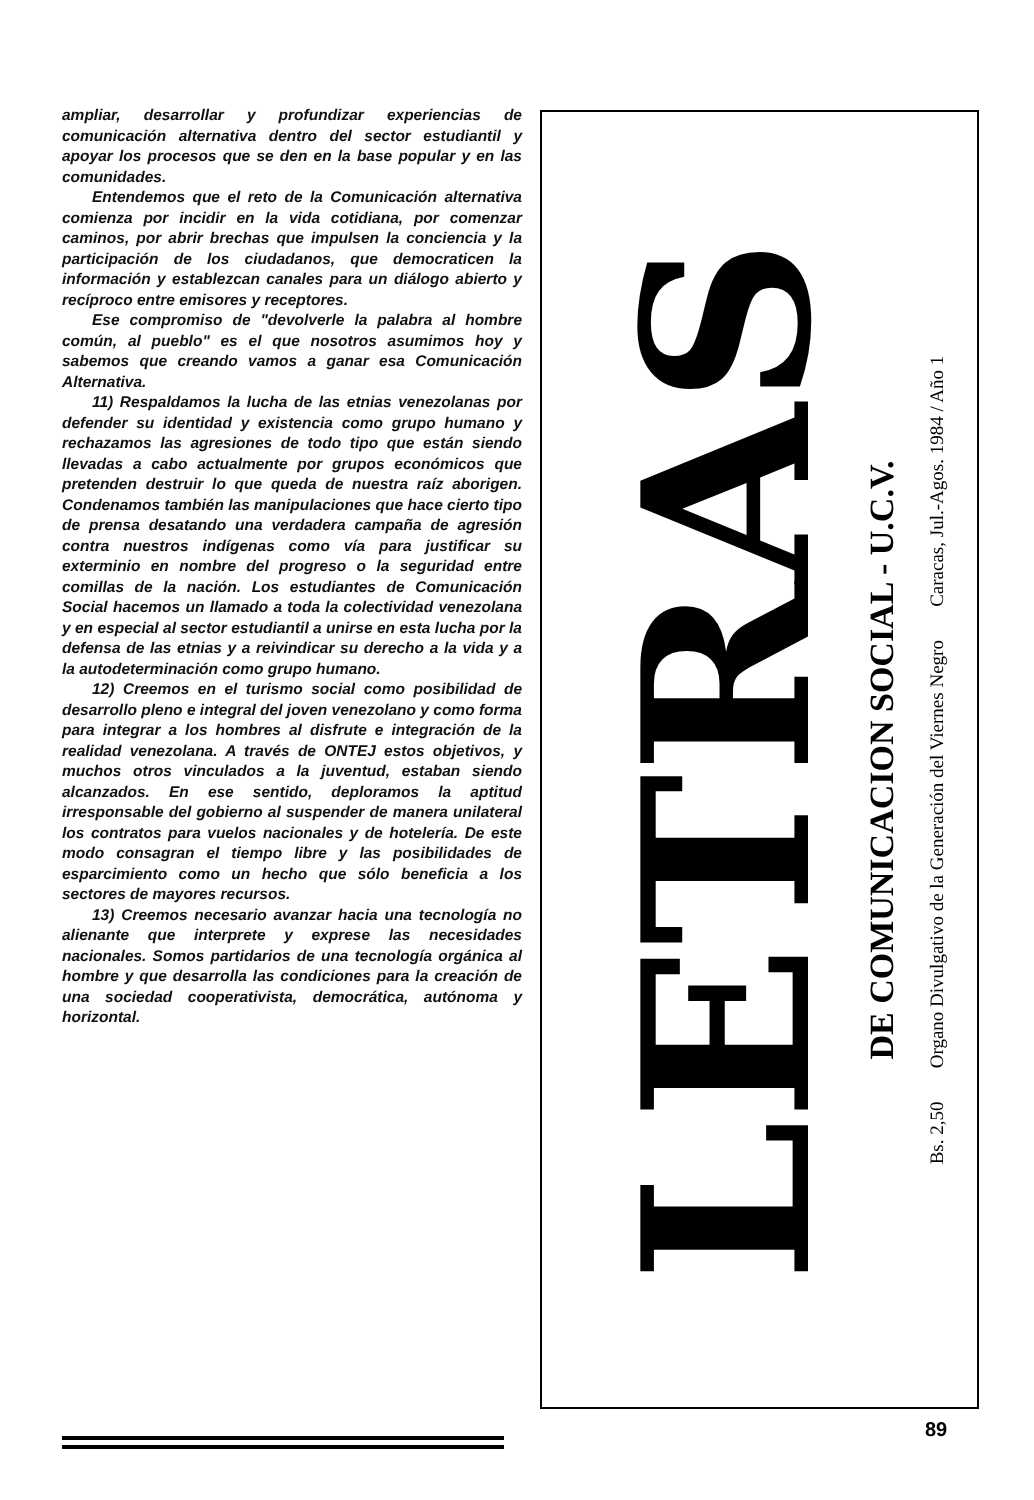ampliar, desarrollar y profundizar experiencias de comunicación alternativa dentro del sector estudiantil y apoyar los procesos que se den en la base popular y en las comunidades.
Entendemos que el reto de la Comunicación alternativa comienza por incidir en la vida cotidiana, por comenzar caminos, por abrir brechas que impulsen la conciencia y la participación de los ciudadanos, que democraticen la información y establezcan canales para un diálogo abierto y recíproco entre emisores y receptores.
Ese compromiso de "devolverle la palabra al hombre común, al pueblo" es el que nosotros asumimos hoy y sabemos que creando vamos a ganar esa Comunicación Alternativa.
11) Respaldamos la lucha de las etnias venezolanas por defender su identidad y existencia como grupo humano y rechazamos las agresiones de todo tipo que están siendo llevadas a cabo actualmente por grupos económicos que pretenden destruir lo que queda de nuestra raíz aborigen. Condenamos también las manipulaciones que hace cierto tipo de prensa desatando una verdadera campaña de agresión contra nuestros indígenas como vía para justificar su exterminio en nombre del progreso o la seguridad entre comillas de la nación. Los estudiantes de Comunicación Social hacemos un llamado a toda la colectividad venezolana y en especial al sector estudiantil a unirse en esta lucha por la defensa de las etnias y a reivindicar su derecho a la vida y a la autodeterminación como grupo humano.
12) Creemos en el turismo social como posibilidad de desarrollo pleno e integral del joven venezolano y como forma para integrar a los hombres al disfrute e integración de la realidad venezolana. A través de ONTEJ estos objetivos, y muchos otros vinculados a la juventud, estaban siendo alcanzados. En ese sentido, deploramos la aptitud irresponsable del gobierno al suspender de manera unilateral los contratos para vuelos nacionales y de hotelería. De este modo consagran el tiempo libre y las posibilidades de esparcimiento como un hecho que sólo beneficia a los sectores de mayores recursos.
13) Creemos necesario avanzar hacia una tecnología no alienante que interprete y exprese las necesidades nacionales. Somos partidarios de una tecnología orgánica al hombre y que desarrolla las condiciones para la creación de una sociedad cooperativista, democrática, autónoma y horizontal.
LETRAS
DE COMUNICACION SOCIAL - U.C.V.
Bs. 2,50 Organo Divulgativo de la Generación del Viernes Negro Caracas, Jul.-Agos. 1984 / Año 1
89